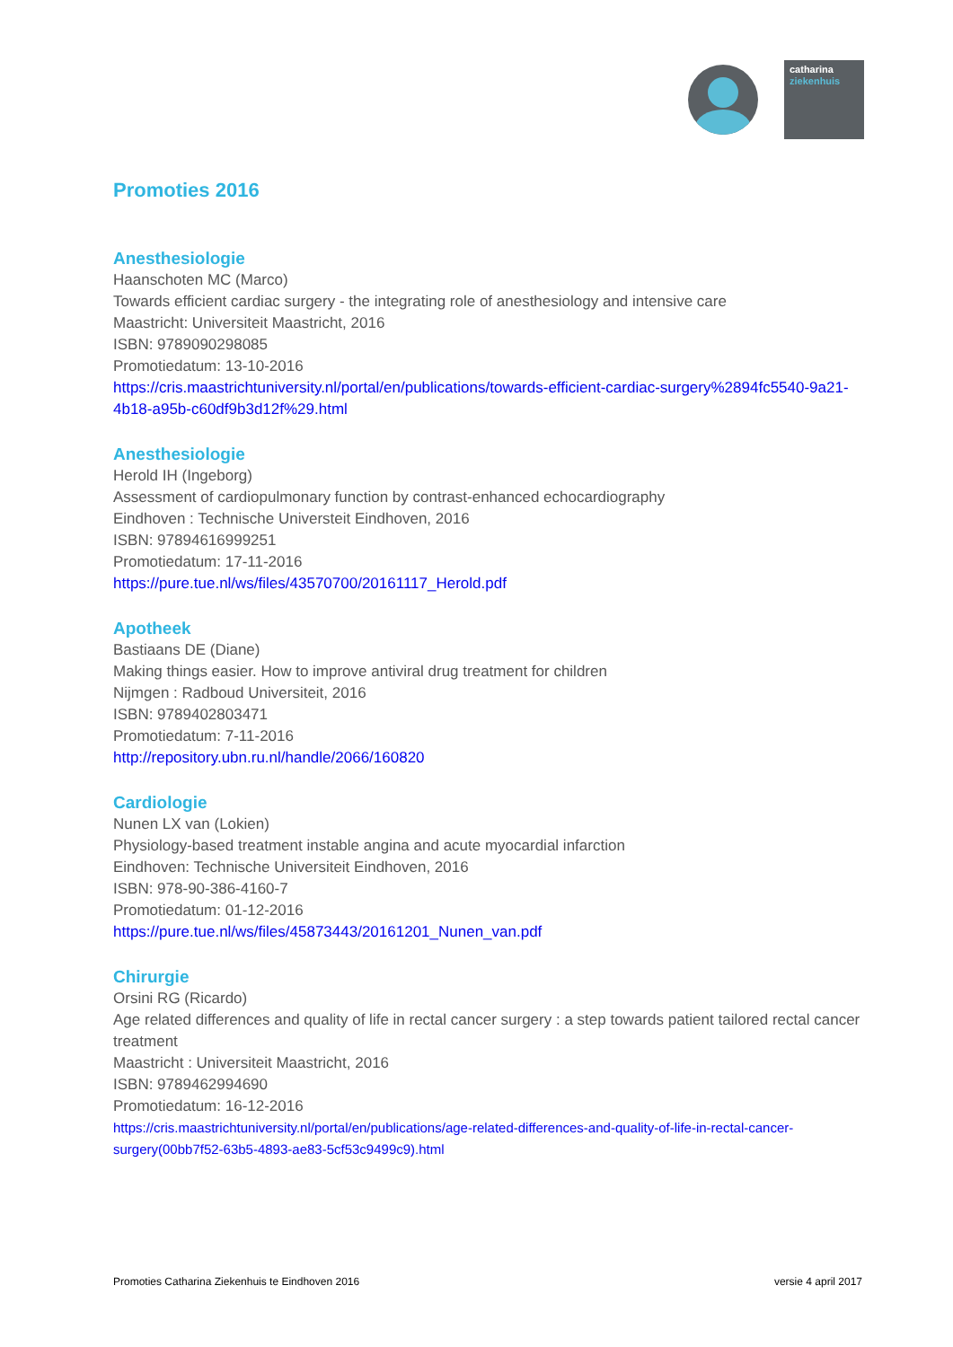catharina
ziekenhuis
Promoties 2016
Anesthesiologie
Haanschoten MC (Marco)
Towards efficient cardiac surgery - the integrating role of anesthesiology and intensive care
Maastricht: Universiteit Maastricht, 2016
ISBN: 9789090298085
Promotiedatum: 13-10-2016
https://cris.maastrichtuniversity.nl/portal/en/publications/towards-efficient-cardiac-surgery%2894fc5540-9a21-4b18-a95b-c60df9b3d12f%29.html
Anesthesiologie
Herold IH (Ingeborg)
Assessment of cardiopulmonary function by contrast-enhanced echocardiography
Eindhoven : Technische Universteit Eindhoven, 2016
ISBN: 97894616999251
Promotiedatum: 17-11-2016
https://pure.tue.nl/ws/files/43570700/20161117_Herold.pdf
Apotheek
Bastiaans DE (Diane)
Making things easier. How to improve antiviral drug treatment for children
Nijmgen : Radboud Universiteit, 2016
ISBN: 9789402803471
Promotiedatum: 7-11-2016
http://repository.ubn.ru.nl/handle/2066/160820
Cardiologie
Nunen LX van (Lokien)
Physiology-based treatment instable angina and acute myocardial infarction
Eindhoven: Technische Universiteit Eindhoven, 2016
ISBN: 978-90-386-4160-7
Promotiedatum: 01-12-2016
https://pure.tue.nl/ws/files/45873443/20161201_Nunen_van.pdf
Chirurgie
Orsini RG (Ricardo)
Age related differences and quality of life in rectal cancer surgery : a step towards patient tailored rectal cancer treatment
Maastricht : Universiteit Maastricht, 2016
ISBN: 9789462994690
Promotiedatum: 16-12-2016
https://cris.maastrichtuniversity.nl/portal/en/publications/age-related-differences-and-quality-of-life-in-rectal-cancer-surgery(00bb7f52-63b5-4893-ae83-5cf53c9499c9).html
Promoties Catharina Ziekenhuis te Eindhoven 2016 versie 4 april 2017